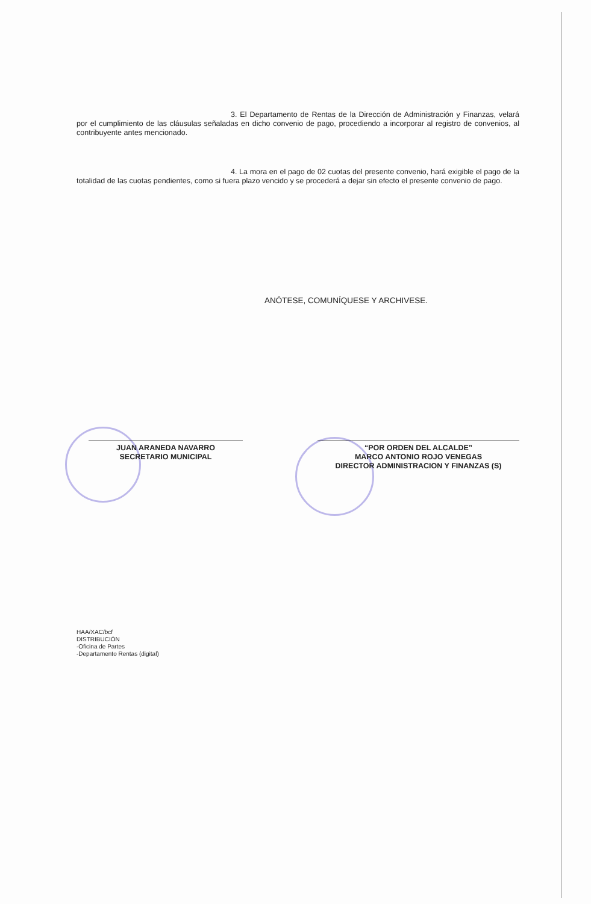3. El Departamento de Rentas de la Dirección de Administración y Finanzas, velará por el cumplimiento de las cláusulas señaladas en dicho convenio de pago, procediendo a incorporar al registro de convenios, al contribuyente antes mencionado.
4. La mora en el pago de 02 cuotas del presente convenio, hará exigible el pago de la totalidad de las cuotas pendientes, como si fuera plazo vencido y se procederá a dejar sin efecto el presente convenio de pago.
ANÓTESE, COMUNÍQUESE Y ARCHIVESE.
JUAN ARANEDA NAVARRO
SECRETARIO MUNICIPAL
“POR ORDEN DEL ALCALDE”
MARCO ANTONIO ROJO VENEGAS
DIRECTOR ADMINISTRACION Y FINANZAS (S)
HAA/XAC/bcf
DISTRIBUCIÓN
-Oficina de Partes
-Departamento Rentas (digital)